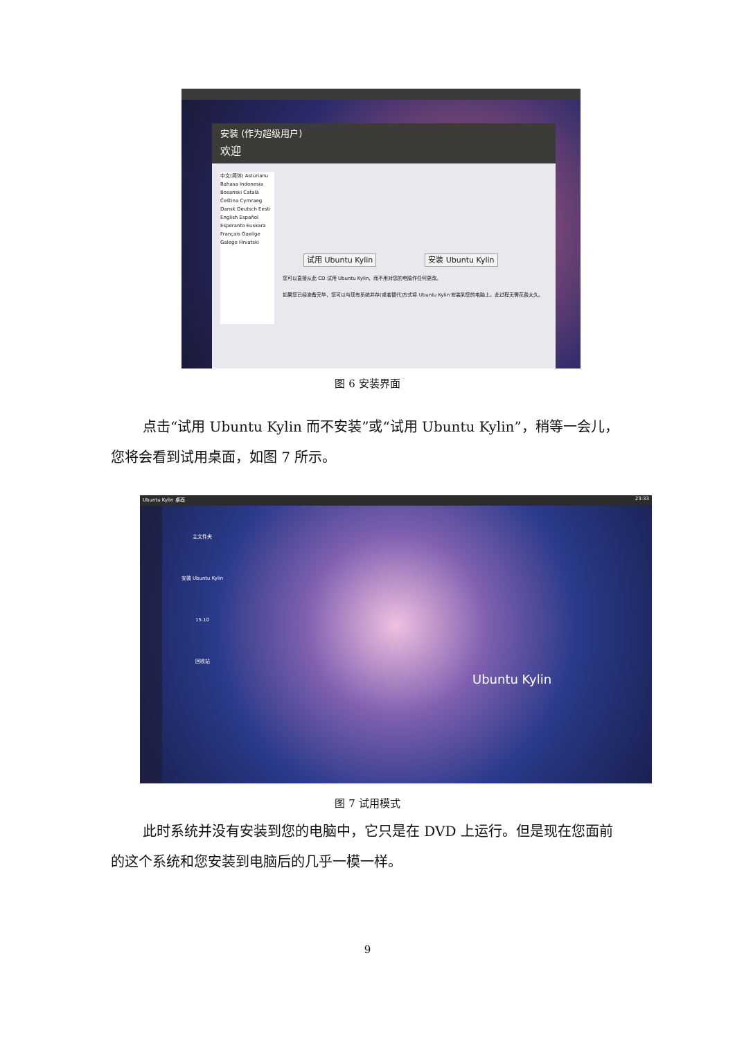安装 (作为超级用户)
欢迎
中文(简体) Asturianu Bahasa Indonesia Bosanski Català Čeština Cymraeg Dansk Deutsch Eesti English Español Esperanto Euskara Français Gaeilge Galego Hrvatski
试用 Ubuntu Kylin 安装 Ubuntu Kylin
您可以直接从此 CD 试用 Ubuntu Kylin，而不用对您的电脑作任何更改。
如果您已经准备完毕，您可以与现有系统并存(或者替代)方式将 Ubuntu Kylin 安装到您的电脑上。此过程无需花费太久。
图 6 安装界面
点击“试用 Ubuntu Kylin 而不安装”或“试用 Ubuntu Kylin”，稍等一会儿，您将会看到试用桌面，如图 7 所示。
Ubuntu Kylin 桌面 23:33
主文件夹
安装 Ubuntu Kylin 15.10
回收站
Ubuntu Kylin
图 7 试用模式
此时系统并没有安装到您的电脑中，它只是在 DVD 上运行。但是现在您面前的这个系统和您安装到电脑后的几乎一模一样。
9